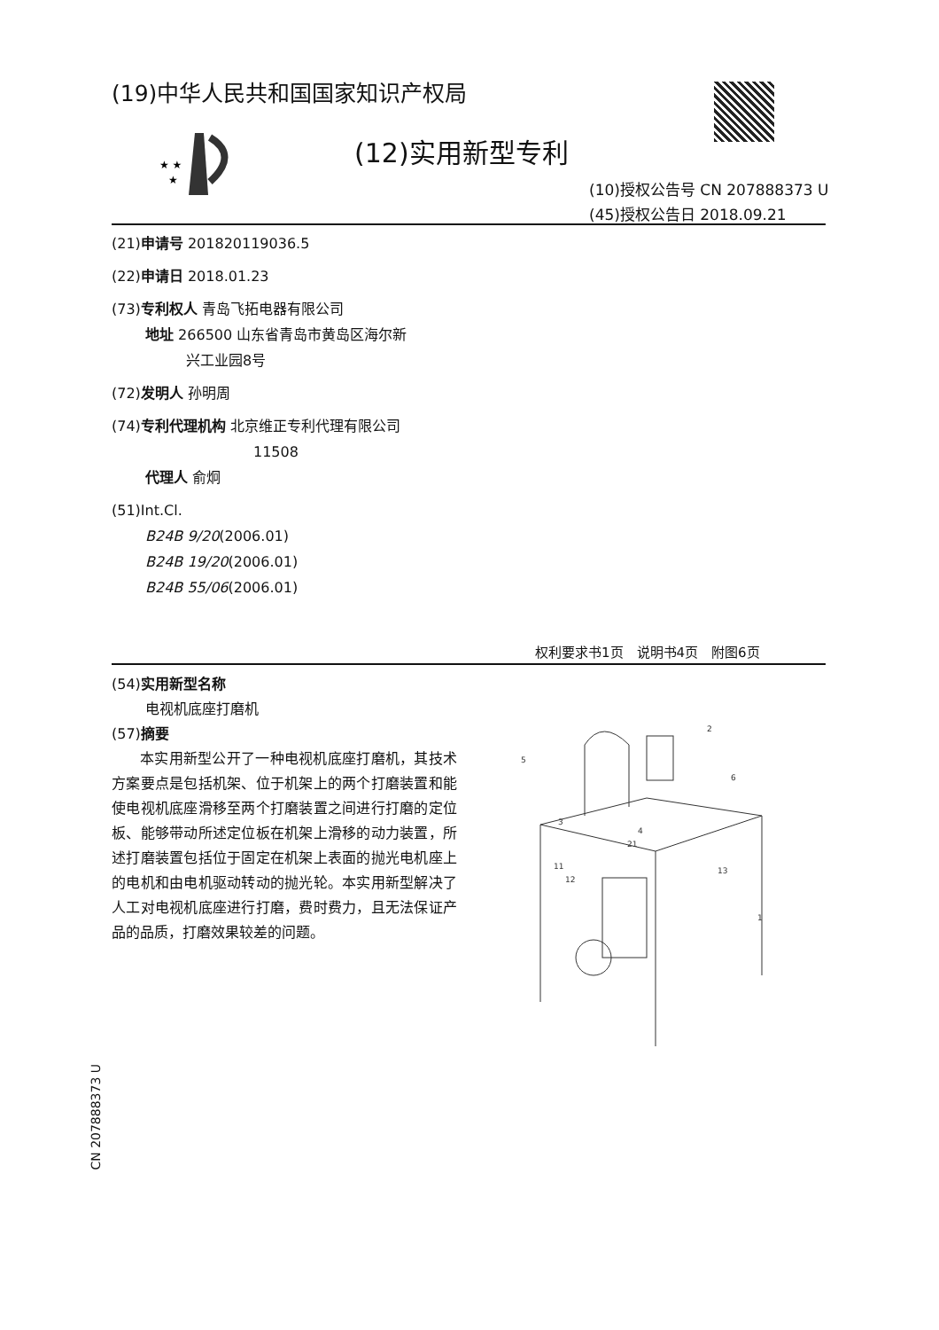(19)中华人民共和国国家知识产权局
★ ★
★
(12)实用新型专利
(10)授权公告号 CN 207888373 U
(45)授权公告日 2018.09.21
(21)申请号 201820119036.5
(22)申请日 2018.01.23
(73)专利权人 青岛飞拓电器有限公司
地址 266500 山东省青岛市黄岛区海尔新
兴工业园8号
(72)发明人 孙明周
(74)专利代理机构 北京维正专利代理有限公司
11508
代理人 俞炯
(51)Int.Cl.
B24B 9/20(2006.01)
B24B 19/20(2006.01)
B24B 55/06(2006.01)
权利要求书1页　说明书4页　附图6页
(54)实用新型名称
电视机底座打磨机
(57)摘要
本实用新型公开了一种电视机底座打磨机，其技术方案要点是包括机架、位于机架上的两个打磨装置和能使电视机底座滑移至两个打磨装置之间进行打磨的定位板、能够带动所述定位板在机架上滑移的动力装置，所述打磨装置包括位于固定在机架上表面的抛光电机座上的电机和由电机驱动转动的抛光轮。本实用新型解决了人工对电视机底座进行打磨，费时费力，且无法保证产品的品质，打磨效果较差的问题。
5
2
6
3
4
21
11
12
13
1
CN 207888373 U